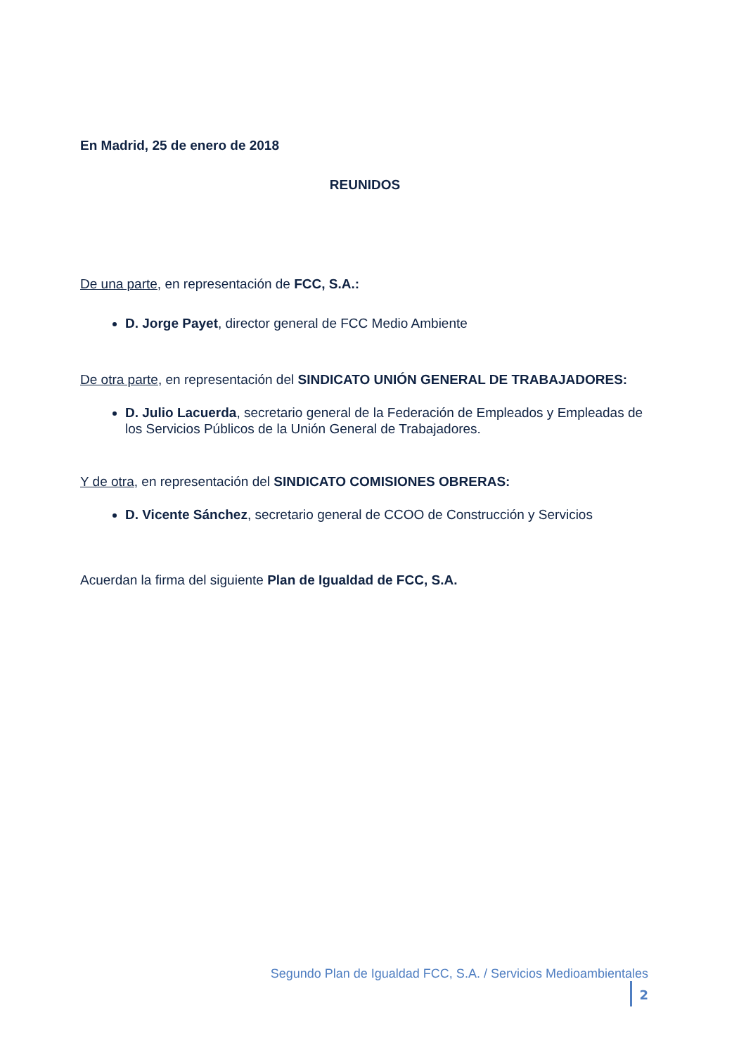En Madrid, 25 de enero de 2018
REUNIDOS
De una parte, en representación de FCC, S.A.:
D. Jorge Payet, director general de FCC Medio Ambiente
De otra parte, en representación del SINDICATO UNIÓN GENERAL DE TRABAJADORES:
D. Julio Lacuerda, secretario general de la Federación de Empleados y Empleadas de los Servicios Públicos de la Unión General de Trabajadores.
Y de otra, en representación del SINDICATO COMISIONES OBRERAS:
D. Vicente Sánchez, secretario general de CCOO de Construcción y Servicios
Acuerdan la firma del siguiente Plan de Igualdad de FCC, S.A.
Segundo Plan de Igualdad FCC, S.A. / Servicios Medioambientales 2